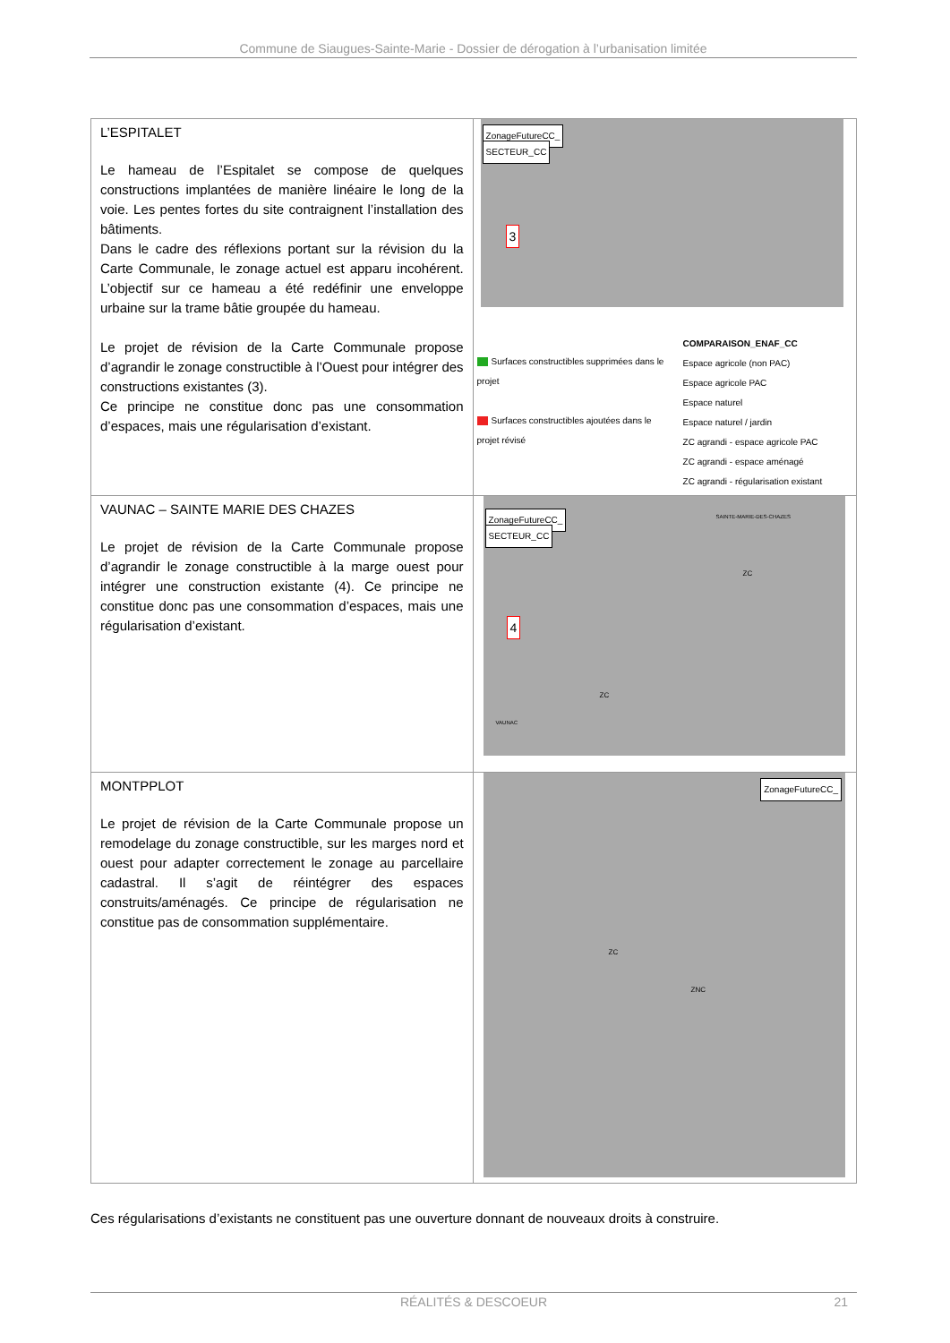Commune de Siaugues-Sainte-Marie - Dossier de dérogation à l’urbanisation limitée
| L’ESPITALET Le hameau de l’Espitalet se compose de quelques constructions implantées de manière linéaire le long de la voie. Les pentes fortes du site contraignent l’installation des bâtiments. Dans le cadre des réflexions portant sur la révision du la Carte Communale, le zonage actuel est apparu incohérent. L’objectif sur ce hameau a été redéfinir une enveloppe urbaine sur la trame bâtie groupée du hameau. Le projet de révision de la Carte Communale propose d’agrandir le zonage constructible à l’Ouest pour intégrer des constructions existantes (3). Ce principe ne constitue donc pas une consommation d’espaces, mais une régularisation d’existant. | ZonageFutureCC_ SECTEUR_CC 3 Surfaces constructibles supprimées dans le projet Surfaces constructibles ajoutées dans le projet révisé COMPARAISON_ENAF_CC Espace agricole (non PAC) Espace agricole PAC Espace naturel Espace naturel / jardin ZC agrandi - espace agricole PAC ZC agrandi - espace aménagé ZC agrandi - régularisation existant |
| VAUNAC – SAINTE MARIE DES CHAZES Le projet de révision de la Carte Communale propose d’agrandir le zonage constructible à la marge ouest pour intégrer une construction existante (4). Ce principe ne constitue donc pas une consommation d’espaces, mais une régularisation d’existant. | ZonageFutureCC_ SECTEUR_CC 4 SAINTE-MARIE-DES-CHAZES ZC ZC VAUNAC |
| MONTPPLOT Le projet de révision de la Carte Communale propose un remodelage du zonage constructible, sur les marges nord et ouest pour adapter correctement le zonage au parcellaire cadastral. Il s’agit de réintégrer des espaces construits/aménagés. Ce principe de régularisation ne constitue pas de consommation supplémentaire. | ZonageFutureCC_ ZC ZNC |
Ces régularisations d’existants ne constituent pas une ouverture donnant de nouveaux droits à construire.
RÉALITÉS & DESCOEUR 21